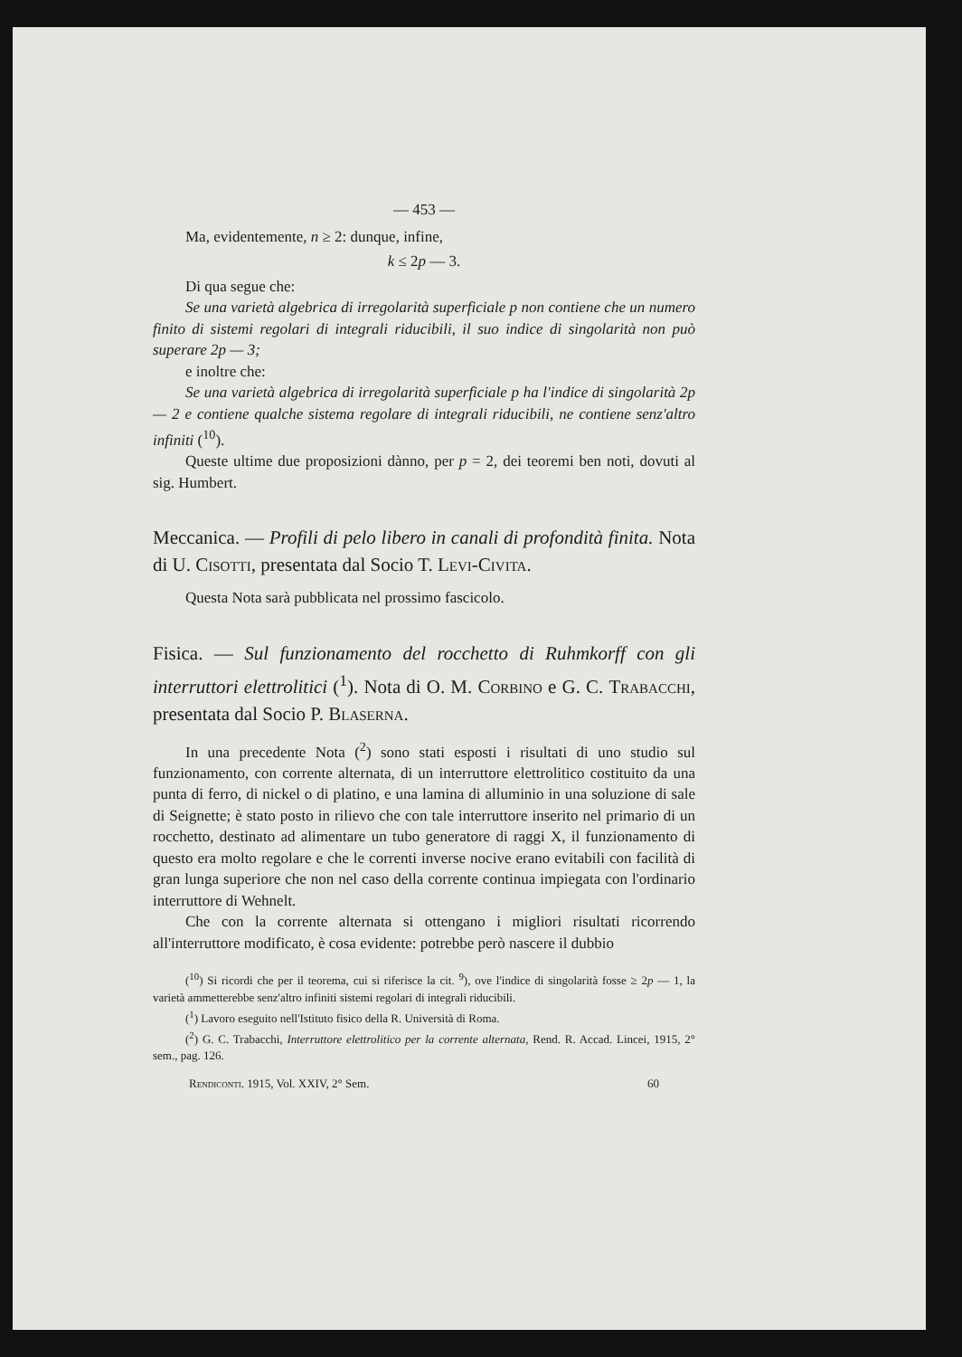— 453 —
Ma, evidentemente, n ≥ 2: dunque, infine,
k ≤ 2p — 3.
Di qua segue che:
Se una varietà algebrica di irregolarità superficiale p non contiene che un numero finito di sistemi regolari di integrali riducibili, il suo indice di singolarità non può superare 2p — 3;
e inoltre che:
Se una varietà algebrica di irregolarità superficiale p ha l'indice di singolarità 2p — 2 e contiene qualche sistema regolare di integrali riducibili, ne contiene senz'altro infiniti (<sup>10</sup>).
Queste ultime due proposizioni dànno, per p = 2, dei teoremi ben noti, dovuti al sig. Humbert.
Meccanica. — Profili di pelo libero in canali di profondità finita. Nota di U. Cisotti, presentata dal Socio T. Levi-Civita.
Questa Nota sarà pubblicata nel prossimo fascicolo.
Fisica. — Sul funzionamento del rocchetto di Ruhmkorff con gli interruttori elettrolitici (<sup>1</sup>). Nota di O. M. Corbino e G. C. Trabacchi, presentata dal Socio P. Blaserna.
In una precedente Nota (<sup>2</sup>) sono stati esposti i risultati di uno studio sul funzionamento, con corrente alternata, di un interruttore elettrolitico costituito da una punta di ferro, di nickel o di platino, e una lamina di alluminio in una soluzione di sale di Seignette; è stato posto in rilievo che con tale interruttore inserito nel primario di un rocchetto, destinato ad alimentare un tubo generatore di raggi X, il funzionamento di questo era molto regolare e che le correnti inverse nocive erano evitabili con facilità di gran lunga superiore che non nel caso della corrente continua impiegata con l'ordinario interruttore di Wehnelt.
Che con la corrente alternata si ottengano i migliori risultati ricorrendo all'interruttore modificato, è cosa evidente: potrebbe però nascere il dubbio
(<sup>10</sup>) Si ricordi che per il teorema, cui si riferisce la cit. <sup>9</sup>), ove l'indice di singolarità fosse ≥ 2p — 1, la varietà ammetterebbe senz'altro infiniti sistemi regolari di integrali riducibili.
(<sup>1</sup>) Lavoro eseguito nell'Istituto fisico della R. Università di Roma.
(<sup>2</sup>) G. C. Trabacchi, Interruttore elettrolitico per la corrente alternata, Rend. R. Accad. Lincei, 1915, 2° sem., pag. 126.
Rendiconti. 1915, Vol. XXIV, 2° Sem. 60